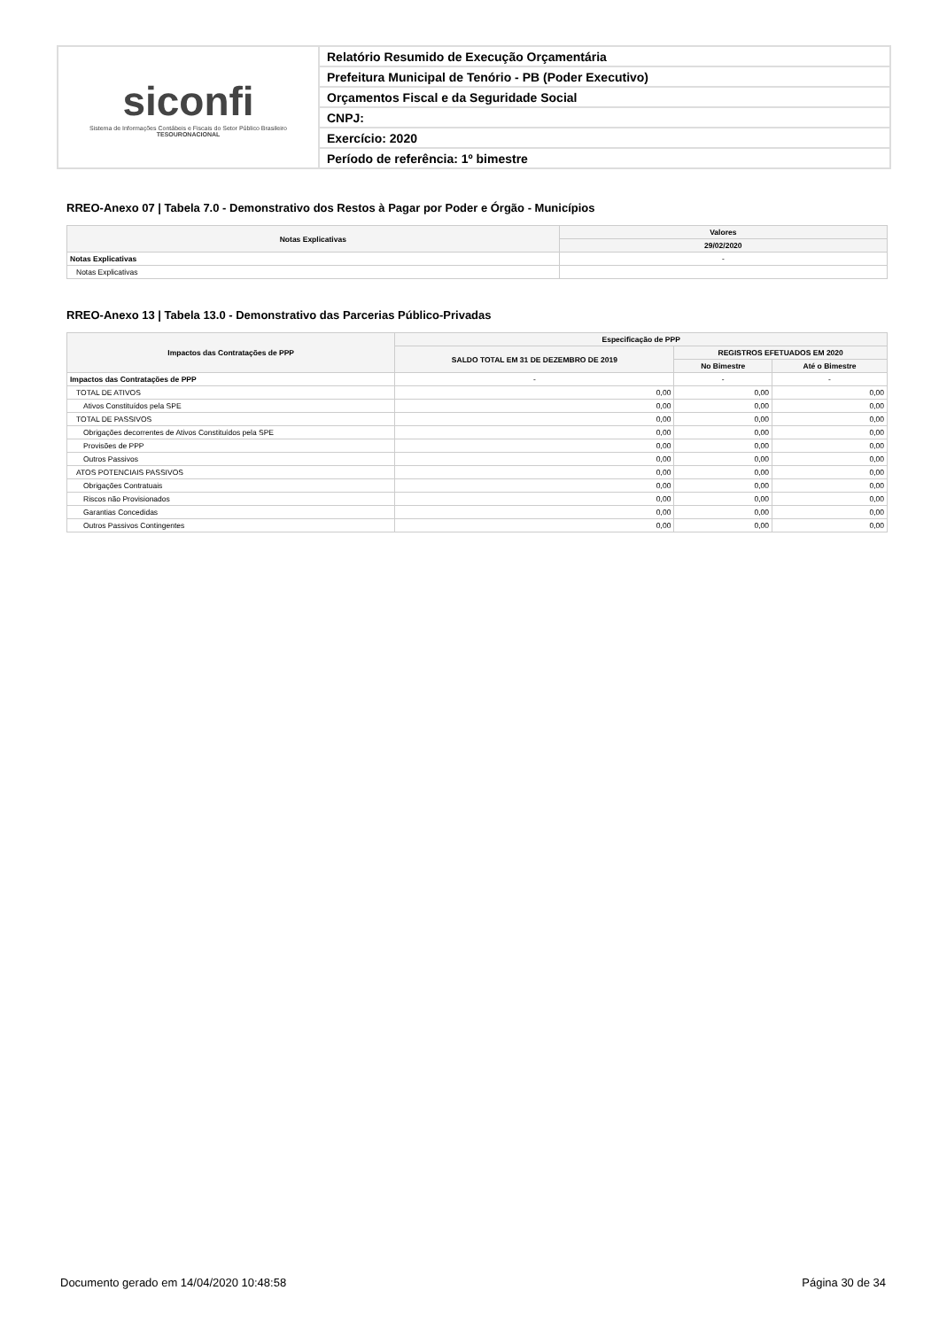siconfi
Sistema de Informações Contábeis e Fiscais do Setor Público Brasileiro
TESOURONACIONAL
Relatório Resumido de Execução Orçamentária
Prefeitura Municipal de Tenório - PB (Poder Executivo)
Orçamentos Fiscal e da Seguridade Social
CNPJ:
Exercício: 2020
Período de referência: 1º bimestre
RREO-Anexo 07 | Tabela 7.0 - Demonstrativo dos Restos à Pagar por Poder e Órgão - Municípios
| Notas Explicativas | Valores |
| --- | --- |
| | 29/02/2020 |
| Notas Explicativas | - |
| Notas Explicativas | |
RREO-Anexo 13 | Tabela 13.0 - Demonstrativo das Parcerias Público-Privadas
| Impactos das Contratações de PPP | Especificação de PPP | | |
| --- | --- | --- | --- |
| | SALDO TOTAL EM 31 DE DEZEMBRO DE 2019 | REGISTROS EFETUADOS EM 2020 | |
| | | No Bimestre | Até o Bimestre |
| Impactos das Contratações de PPP | - | - | - |
| TOTAL DE ATIVOS | 0,00 | 0,00 | 0,00 |
| Ativos Constituídos pela SPE | 0,00 | 0,00 | 0,00 |
| TOTAL DE PASSIVOS | 0,00 | 0,00 | 0,00 |
| Obrigações decorrentes de Ativos Constituídos pela SPE | 0,00 | 0,00 | 0,00 |
| Provisões de PPP | 0,00 | 0,00 | 0,00 |
| Outros Passivos | 0,00 | 0,00 | 0,00 |
| ATOS POTENCIAIS PASSIVOS | 0,00 | 0,00 | 0,00 |
| Obrigações Contratuais | 0,00 | 0,00 | 0,00 |
| Riscos não Provisionados | 0,00 | 0,00 | 0,00 |
| Garantias Concedidas | 0,00 | 0,00 | 0,00 |
| Outros Passivos Contingentes | 0,00 | 0,00 | 0,00 |
Documento gerado em 14/04/2020 10:48:58 Página 30 de 34